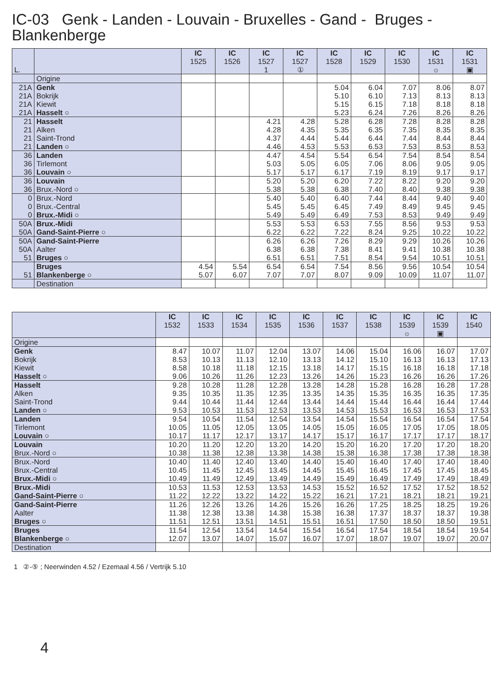IC-03 Genk - Landen - Louvain - Bruxelles - Gand - Bruges - Blankenberge
| L. | | IC 1525 | IC 1526 | IC 1527 1 | IC 1527 ① | IC 1528 | IC 1529 | IC 1530 | IC 1531 ☼ | IC 1531 ▣ |
| --- | --- | --- | --- | --- | --- | --- | --- | --- | --- | --- |
| | Origine | | | | | | | | | |
| 21A | Genk | | | | | 5.04 | 6.04 | 7.07 | 8.06 | 8.07 |
| 21A | Bokrijk | | | | | 5.10 | 6.10 | 7.13 | 8.13 | 8.13 |
| 21A | Kiewit | | | | | 5.15 | 6.15 | 7.18 | 8.18 | 8.18 |
| 21A | Hasselt ○ | | | | | 5.23 | 6.24 | 7.26 | 8.26 | 8.26 |
| 21 | Hasselt | | | 4.21 | 4.28 | 5.28 | 6.28 | 7.28 | 8.28 | 8.28 |
| 21 | Alken | | | 4.28 | 4.35 | 5.35 | 6.35 | 7.35 | 8.35 | 8.35 |
| 21 | Saint-Trond | | | 4.37 | 4.44 | 5.44 | 6.44 | 7.44 | 8.44 | 8.44 |
| 21 | Landen ○ | | | 4.46 | 4.53 | 5.53 | 6.53 | 7.53 | 8.53 | 8.53 |
| 36 | Landen | | | 4.47 | 4.54 | 5.54 | 6.54 | 7.54 | 8.54 | 8.54 |
| 36 | Tirlemont | | | 5.03 | 5.05 | 6.05 | 7.06 | 8.06 | 9.05 | 9.05 |
| 36 | Louvain ○ | | | 5.17 | 5.17 | 6.17 | 7.19 | 8.19 | 9.17 | 9.17 |
| 36 | Louvain | | | 5.20 | 5.20 | 6.20 | 7.22 | 8.22 | 9.20 | 9.20 |
| 36 | Brux.-Nord ○ | | | 5.38 | 5.38 | 6.38 | 7.40 | 8.40 | 9.38 | 9.38 |
| 0 | Brux.-Nord | | | 5.40 | 5.40 | 6.40 | 7.44 | 8.44 | 9.40 | 9.40 |
| 0 | Brux.-Central | | | 5.45 | 5.45 | 6.45 | 7.49 | 8.49 | 9.45 | 9.45 |
| 0 | Brux.-Midi ○ | | | 5.49 | 5.49 | 6.49 | 7.53 | 8.53 | 9.49 | 9.49 |
| 50A | Brux.-Midi | | | 5.53 | 5.53 | 6.53 | 7.55 | 8.56 | 9.53 | 9.53 |
| 50A | Gand-Saint-Pierre ○ | | | 6.22 | 6.22 | 7.22 | 8.24 | 9.25 | 10.22 | 10.22 |
| 50A | Gand-Saint-Pierre | | | 6.26 | 6.26 | 7.26 | 8.29 | 9.29 | 10.26 | 10.26 |
| 50A | Aalter | | | 6.38 | 6.38 | 7.38 | 8.41 | 9.41 | 10.38 | 10.38 |
| 51 | Bruges ○ | | | 6.51 | 6.51 | 7.51 | 8.54 | 9.54 | 10.51 | 10.51 |
| | Bruges | 4.54 | 5.54 | 6.54 | 6.54 | 7.54 | 8.56 | 9.56 | 10.54 | 10.54 |
| 51 | Blankenberge ○ | 5.07 | 6.07 | 7.07 | 7.07 | 8.07 | 9.09 | 10.09 | 11.07 | 11.07 |
| | Destination | | | | | | | | | |
| | IC 1532 | IC 1533 | IC 1534 | IC 1535 | IC 1536 | IC 1537 | IC 1538 | IC 1539 ☼ | IC 1539 ▣ | IC 1540 |
| --- | --- | --- | --- | --- | --- | --- | --- | --- | --- | --- |
| Origine | | | | | | | | | | |
| Genk | 8.47 | 10.07 | 11.07 | 12.04 | 13.07 | 14.06 | 15.04 | 16.06 | 16.07 | 17.07 |
| Bokrijk | 8.53 | 10.13 | 11.13 | 12.10 | 13.13 | 14.12 | 15.10 | 16.13 | 16.13 | 17.13 |
| Kiewit | 8.58 | 10.18 | 11.18 | 12.15 | 13.18 | 14.17 | 15.15 | 16.18 | 16.18 | 17.18 |
| Hasselt ○ | 9.06 | 10.26 | 11.26 | 12.23 | 13.26 | 14.26 | 15.23 | 16.26 | 16.26 | 17.26 |
| Hasselt | 9.28 | 10.28 | 11.28 | 12.28 | 13.28 | 14.28 | 15.28 | 16.28 | 16.28 | 17.28 |
| Alken | 9.35 | 10.35 | 11.35 | 12.35 | 13.35 | 14.35 | 15.35 | 16.35 | 16.35 | 17.35 |
| Saint-Trond | 9.44 | 10.44 | 11.44 | 12.44 | 13.44 | 14.44 | 15.44 | 16.44 | 16.44 | 17.44 |
| Landen ○ | 9.53 | 10.53 | 11.53 | 12.53 | 13.53 | 14.53 | 15.53 | 16.53 | 16.53 | 17.53 |
| Landen | 9.54 | 10.54 | 11.54 | 12.54 | 13.54 | 14.54 | 15.54 | 16.54 | 16.54 | 17.54 |
| Tirlemont | 10.05 | 11.05 | 12.05 | 13.05 | 14.05 | 15.05 | 16.05 | 17.05 | 17.05 | 18.05 |
| Louvain ○ | 10.17 | 11.17 | 12.17 | 13.17 | 14.17 | 15.17 | 16.17 | 17.17 | 17.17 | 18.17 |
| Louvain | 10.20 | 11.20 | 12.20 | 13.20 | 14.20 | 15.20 | 16.20 | 17.20 | 17.20 | 18.20 |
| Brux.-Nord ○ | 10.38 | 11.38 | 12.38 | 13.38 | 14.38 | 15.38 | 16.38 | 17.38 | 17.38 | 18.38 |
| Brux.-Nord | 10.40 | 11.40 | 12.40 | 13.40 | 14.40 | 15.40 | 16.40 | 17.40 | 17.40 | 18.40 |
| Brux.-Central | 10.45 | 11.45 | 12.45 | 13.45 | 14.45 | 15.45 | 16.45 | 17.45 | 17.45 | 18.45 |
| Brux.-Midi ○ | 10.49 | 11.49 | 12.49 | 13.49 | 14.49 | 15.49 | 16.49 | 17.49 | 17.49 | 18.49 |
| Brux.-Midi | 10.53 | 11.53 | 12.53 | 13.53 | 14.53 | 15.52 | 16.52 | 17.52 | 17.52 | 18.52 |
| Gand-Saint-Pierre ○ | 11.22 | 12.22 | 13.22 | 14.22 | 15.22 | 16.21 | 17.21 | 18.21 | 18.21 | 19.21 |
| Gand-Saint-Pierre | 11.26 | 12.26 | 13.26 | 14.26 | 15.26 | 16.26 | 17.25 | 18.25 | 18.25 | 19.26 |
| Aalter | 11.38 | 12.38 | 13.38 | 14.38 | 15.38 | 16.38 | 17.37 | 18.37 | 18.37 | 19.38 |
| Bruges ○ | 11.51 | 12.51 | 13.51 | 14.51 | 15.51 | 16.51 | 17.50 | 18.50 | 18.50 | 19.51 |
| Bruges | 11.54 | 12.54 | 13.54 | 14.54 | 15.54 | 16.54 | 17.54 | 18.54 | 18.54 | 19.54 |
| Blankenberge ○ | 12.07 | 13.07 | 14.07 | 15.07 | 16.07 | 17.07 | 18.07 | 19.07 | 19.07 | 20.07 |
| Destination | | | | | | | | | | |
1 ②-⑤ ; Neerwinden 4.52 / Ezemaal 4.56 / Vertrijk 5.10
4